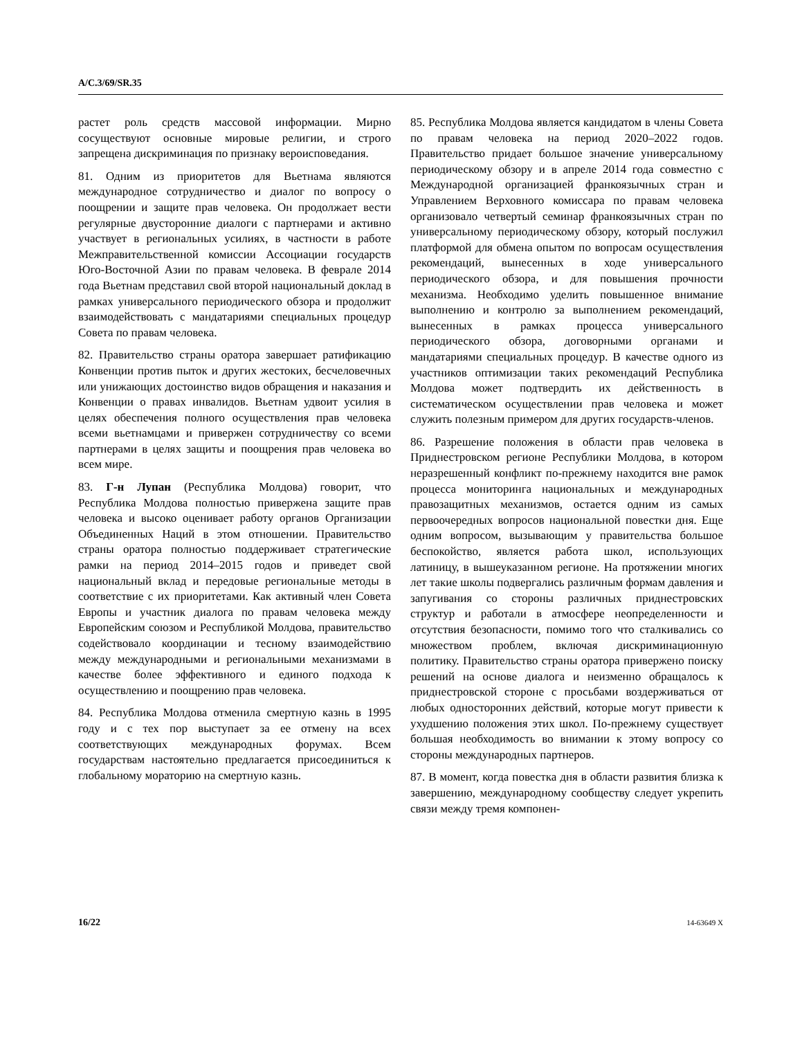A/C.3/69/SR.35
растет роль средств массовой информации. Мирно сосуществуют основные мировые религии, и строго запрещена дискриминация по признаку вероисповедания.
81. Одним из приоритетов для Вьетнама являются международное сотрудничество и диалог по вопросу о поощрении и защите прав человека. Он продолжает вести регулярные двусторонние диалоги с партнерами и активно участвует в региональных усилиях, в частности в работе Межправительственной комиссии Ассоциации государств Юго-Восточной Азии по правам человека. В феврале 2014 года Вьетнам представил свой второй национальный доклад в рамках универсального периодического обзора и продолжит взаимодействовать с мандатариями специальных процедур Совета по правам человека.
82. Правительство страны оратора завершает ратификацию Конвенции против пыток и других жестоких, бесчеловечных или унижающих достоинство видов обращения и наказания и Конвенции о правах инвалидов. Вьетнам удвоит усилия в целях обеспечения полного осуществления прав человека всеми вьетнамцами и привержен сотрудничеству со всеми партнерами в целях защиты и поощрения прав человека во всем мире.
83. Г-н Лупан (Республика Молдова) говорит, что Республика Молдова полностью привержена защите прав человека и высоко оценивает работу органов Организации Объединенных Наций в этом отношении. Правительство страны оратора полностью поддерживает стратегические рамки на период 2014–2015 годов и приведет свой национальный вклад и передовые региональные методы в соответствие с их приоритетами. Как активный член Совета Европы и участник диалога по правам человека между Европейским союзом и Республикой Молдова, правительство содействовало координации и тесному взаимодействию между международными и региональными механизмами в качестве более эффективного и единого подхода к осуществлению и поощрению прав человека.
84. Республика Молдова отменила смертную казнь в 1995 году и с тех пор выступает за ее отмену на всех соответствующих международных форумах. Всем государствам настоятельно предлагается присоединиться к глобальному мораторию на смертную казнь.
85. Республика Молдова является кандидатом в члены Совета по правам человека на период 2020–2022 годов. Правительство придает большое значение универсальному периодическому обзору и в апреле 2014 года совместно с Международной организацией франкоязычных стран и Управлением Верховного комиссара по правам человека организовало четвертый семинар франкоязычных стран по универсальному периодическому обзору, который послужил платформой для обмена опытом по вопросам осуществления рекомендаций, вынесенных в ходе универсального периодического обзора, и для повышения прочности механизма. Необходимо уделить повышенное внимание выполнению и контролю за выполнением рекомендаций, вынесенных в рамках процесса универсального периодического обзора, договорными органами и мандатариями специальных процедур. В качестве одного из участников оптимизации таких рекомендаций Республика Молдова может подтвердить их действенность в систематическом осуществлении прав человека и может служить полезным примером для других государств-членов.
86. Разрешение положения в области прав человека в Приднестровском регионе Республики Молдова, в котором неразрешенный конфликт по-прежнему находится вне рамок процесса мониторинга национальных и международных правозащитных механизмов, остается одним из самых первоочередных вопросов национальной повестки дня. Еще одним вопросом, вызывающим у правительства большое беспокойство, является работа школ, использующих латиницу, в вышеуказанном регионе. На протяжении многих лет такие школы подвергались различным формам давления и запугивания со стороны различных приднестровских структур и работали в атмосфере неопределенности и отсутствия безопасности, помимо того что сталкивались со множеством проблем, включая дискриминационную политику. Правительство страны оратора привержено поиску решений на основе диалога и неизменно обращалось к приднестровской стороне с просьбами воздерживаться от любых односторонних действий, которые могут привести к ухудшению положения этих школ. По-прежнему существует большая необходимость во внимании к этому вопросу со стороны международных партнеров.
87. В момент, когда повестка дня в области развития близка к завершению, международному сообществу следует укрепить связи между тремя компонен-
16/22 14-63649 X